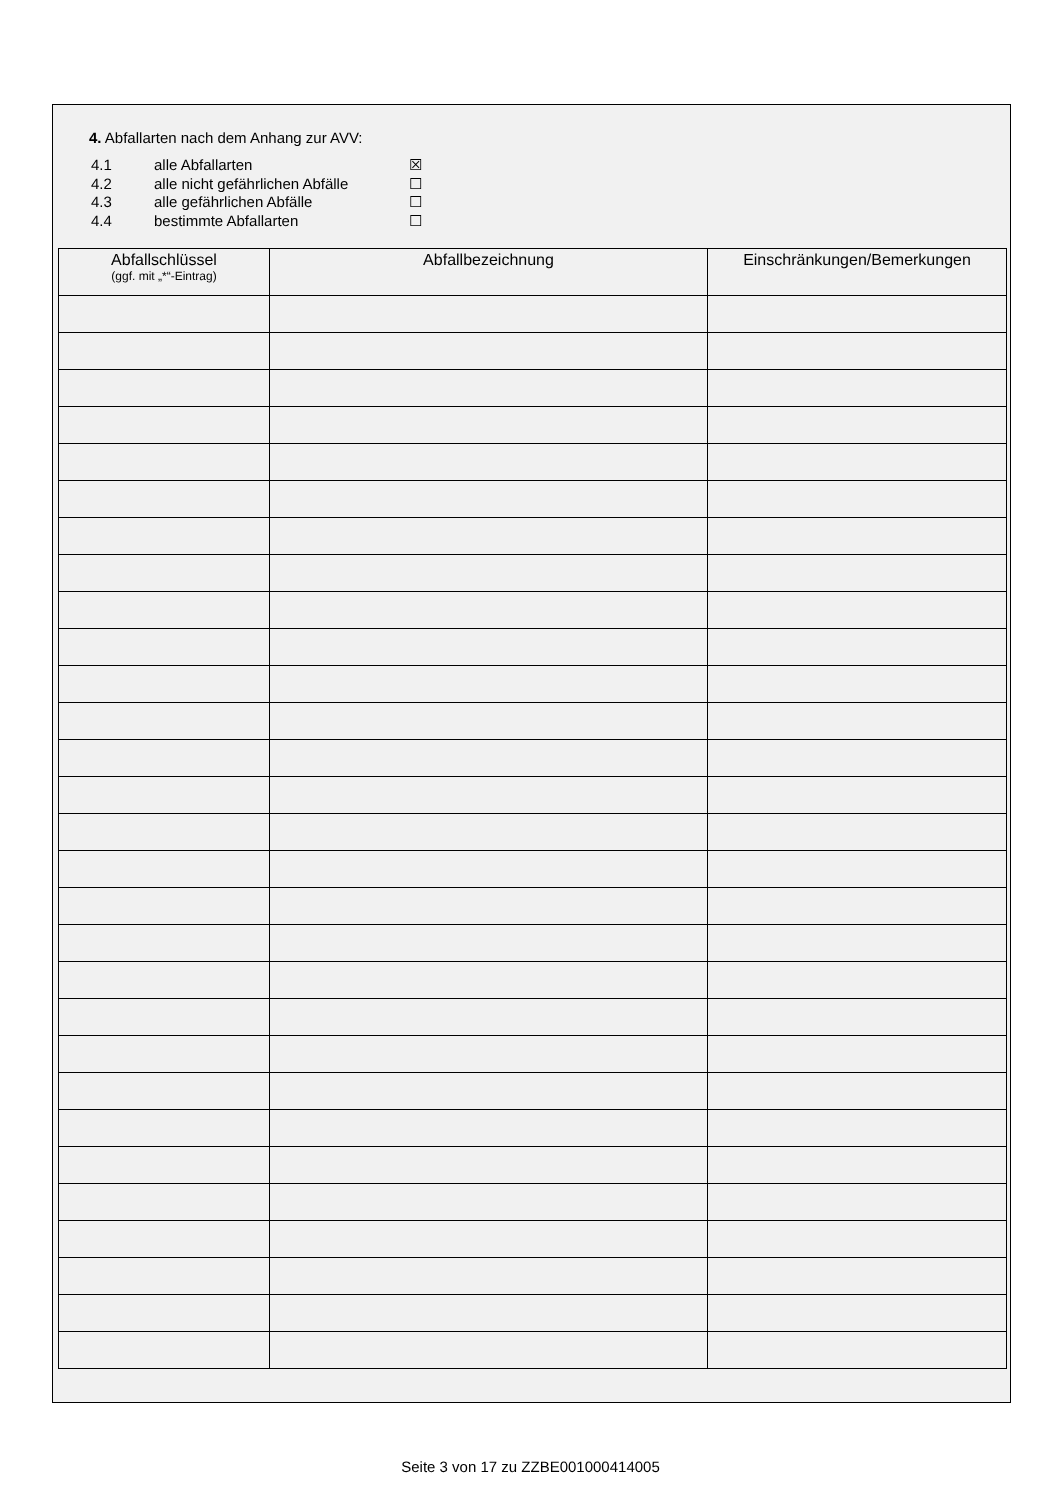4. Abfallarten nach dem Anhang zur AVV:
4.1 alle Abfallarten ☒
4.2 alle nicht gefährlichen Abfälle ☐
4.3 alle gefährlichen Abfälle ☐
4.4 bestimmte Abfallarten ☐
| Abfallschlüssel (ggf. mit „*“-Eintrag) | Abfallbezeichnung | Einschränkungen/Bemerkungen |
| --- | --- | --- |
Seite 3 von 17 zu ZZBE001000414005